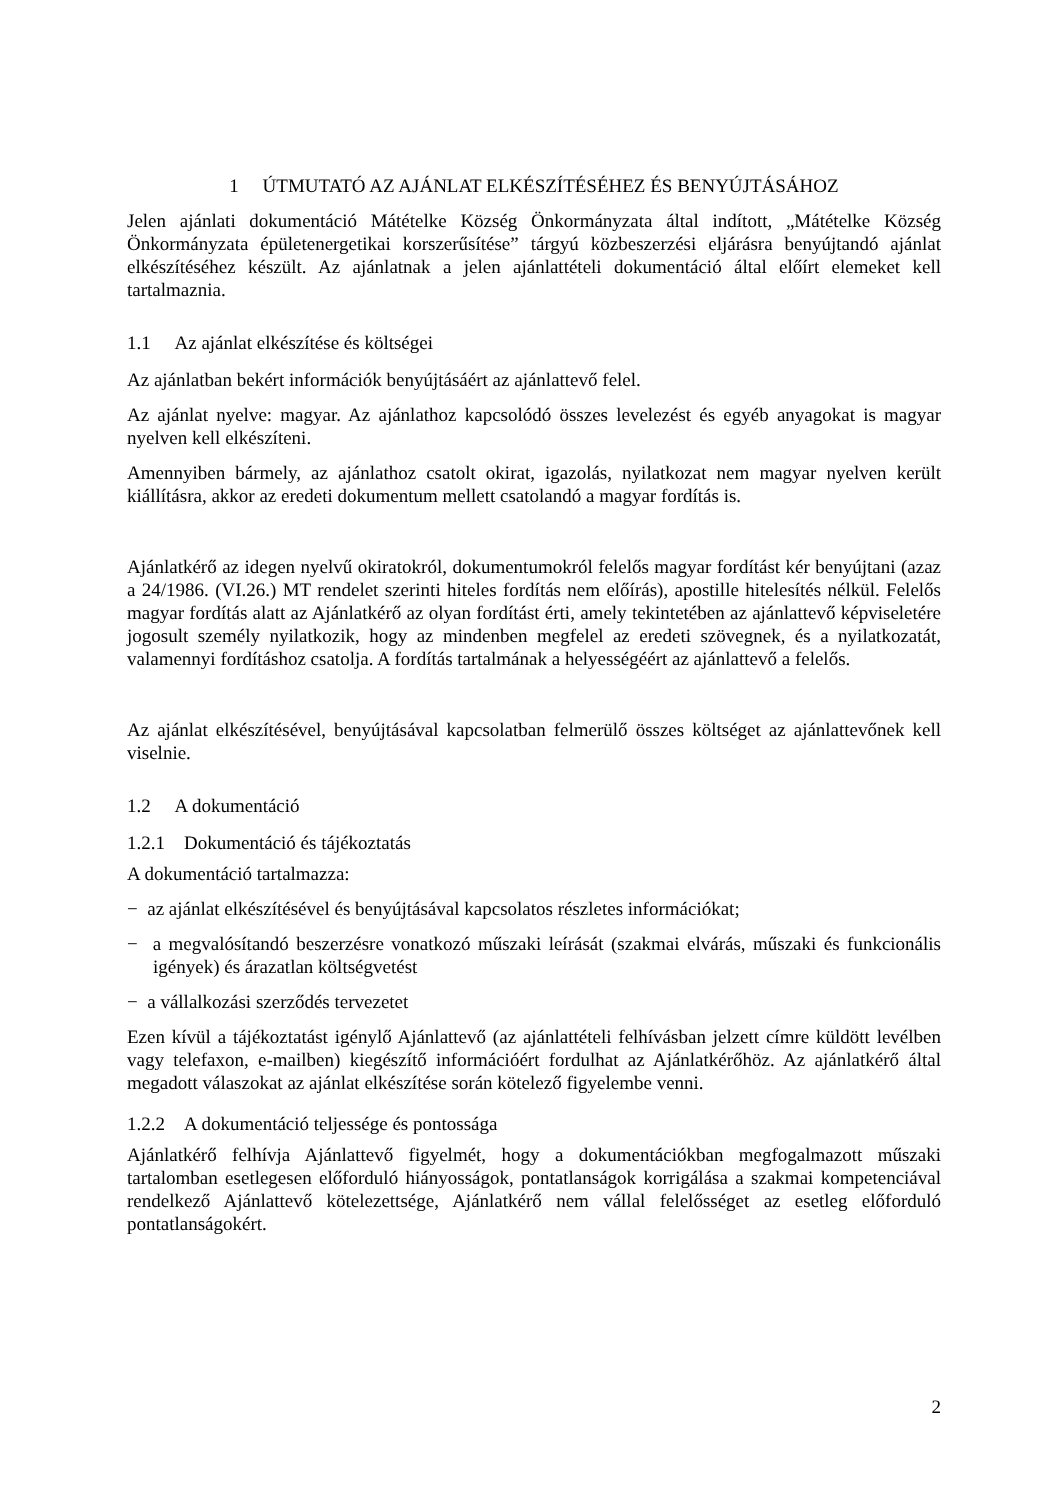1 ÚTMUTATÓ AZ AJÁNLAT ELKÉSZÍTÉSÉHEZ ÉS BENYÚJTÁSÁHOZ
Jelen ajánlati dokumentáció Mátételke Község Önkormányzata által indított, „Mátételke Község Önkormányzata épületenergetikai korszerűsítése” tárgyú közbeszerzési eljárásra benyújtandó ajánlat elkészítéséhez készült. Az ajánlatnak a jelen ajánlattételi dokumentáció által előírt elemeket kell tartalmaznia.
1.1 Az ajánlat elkészítése és költségei
Az ajánlatban bekért információk benyújtásáért az ajánlattevő felel.
Az ajánlat nyelve: magyar. Az ajánlathoz kapcsolódó összes levelezést és egyéb anyagokat is magyar nyelven kell elkészíteni.
Amennyiben bármely, az ajánlathoz csatolt okirat, igazolás, nyilatkozat nem magyar nyelven került kiállításra, akkor az eredeti dokumentum mellett csatolandó a magyar fordítás is.
Ajánlatkérő az idegen nyelvű okiratokról, dokumentumokról felelős magyar fordítást kér benyújtani (azaz a 24/1986. (VI.26.) MT rendelet szerinti hiteles fordítás nem előírás), apostille hitelesítés nélkül. Felelős magyar fordítás alatt az Ajánlatkérő az olyan fordítást érti, amely tekintetében az ajánlattevő képviseletére jogosult személy nyilatkozik, hogy az mindenben megfelel az eredeti szövegnek, és a nyilatkozatát, valamennyi fordításhoz csatolja. A fordítás tartalmának a helyességéért az ajánlattevő a felelős.
Az ajánlat elkészítésével, benyújtásával kapcsolatban felmerülő összes költséget az ajánlattevőnek kell viselnie.
1.2 A dokumentáció
1.2.1 Dokumentáció és tájékoztatás
A dokumentáció tartalmazza:
− az ajánlat elkészítésével és benyújtásával kapcsolatos részletes információkat;
− a megvalósítandó beszerzésre vonatkozó műszaki leírását (szakmai elvárás, műszaki és funkcionális igények) és árazatlan költségvetést
− a vállalkozási szerződés tervezetet
Ezen kívül a tájékoztatást igénylő Ajánlattevő (az ajánlattételi felhívásban jelzett címre küldött levélben vagy telefaxon, e-mailben) kiegészítő információért fordulhat az Ajánlatkérőhöz. Az ajánlatkérő által megadott válaszokat az ajánlat elkészítése során kötelező figyelembe venni.
1.2.2 A dokumentáció teljessége és pontossága
Ajánlatkérő felhívja Ajánlattevő figyelmét, hogy a dokumentációkban megfogalmazott műszaki tartalomban esetlegesen előforduló hiányosságok, pontatlanságok korrigálása a szakmai kompetenciával rendelkező Ajánlattevő kötelezettsége, Ajánlatkérő nem vállal felelősséget az esetleg előforduló pontatlanságokért.
2